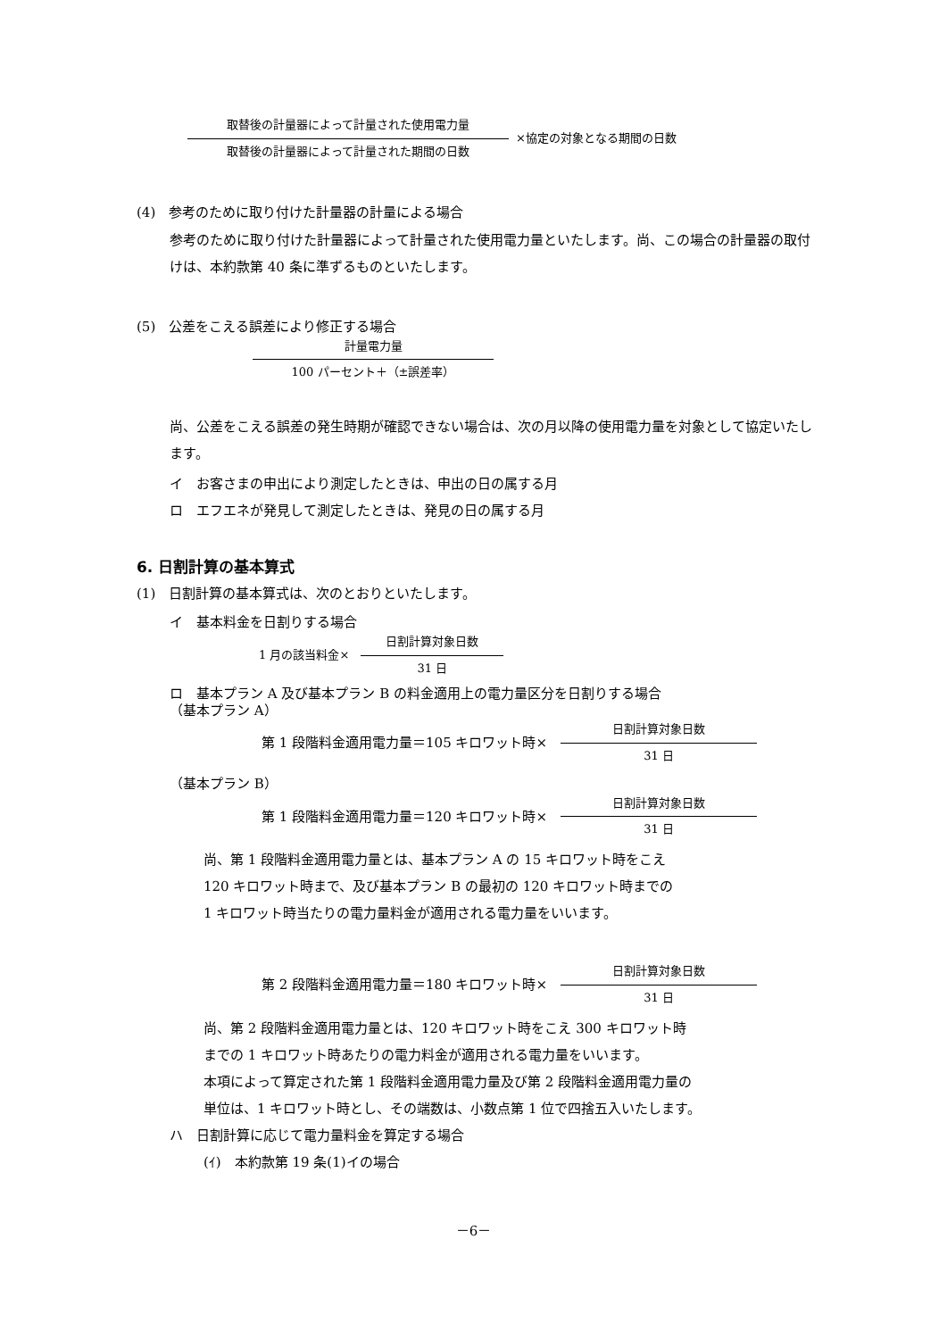取替後の計量器によって計量された使用電力量
取替後の計量器によって計量された期間の日数
×協定の対象となる期間の日数
(4)　参考のために取り付けた計量器の計量による場合
参考のために取り付けた計量器によって計量された使用電力量といたします。尚、この場合の計量器の取付けは、本約款第 40 条に準ずるものといたします。
(5)　公差をこえる誤差により修正する場合
計量電力量
100 パーセント＋（±誤差率）
尚、公差をこえる誤差の発生時期が確認できない場合は、次の月以降の使用電力量を対象として協定いたします。
イ　お客さまの申出により測定したときは、申出の日の属する月
ロ　エフエネが発見して測定したときは、発見の日の属する月
6. 日割計算の基本算式
(1)　日割計算の基本算式は、次のとおりといたします。
イ　基本料金を日割りする場合
1 月の該当料金×　
日割計算対象日数
31 日
ロ　基本プラン A 及び基本プラン B の料金適用上の電力量区分を日割りする場合
（基本プラン A）
第 1 段階料金適用電力量＝105 キロワット時×　
日割計算対象日数
31 日
（基本プラン B）
第 1 段階料金適用電力量＝120 キロワット時×　
日割計算対象日数
31 日
尚、第 1 段階料金適用電力量とは、基本プラン A の 15 キロワット時をこえ
120 キロワット時まで、及び基本プラン B の最初の 120 キロワット時までの
1 キロワット時当たりの電力量料金が適用される電力量をいいます。
第 2 段階料金適用電力量＝180 キロワット時×　
日割計算対象日数
31 日
尚、第 2 段階料金適用電力量とは、120 キロワット時をこえ 300 キロワット時
までの 1 キロワット時あたりの電力料金が適用される電力量をいいます。
本項によって算定された第 1 段階料金適用電力量及び第 2 段階料金適用電力量の
単位は、1 キロワット時とし、その端数は、小数点第 1 位で四捨五入いたします。
ハ　日割計算に応じて電力量料金を算定する場合
(ｲ)　本約款第 19 条(1)イの場合
－6－